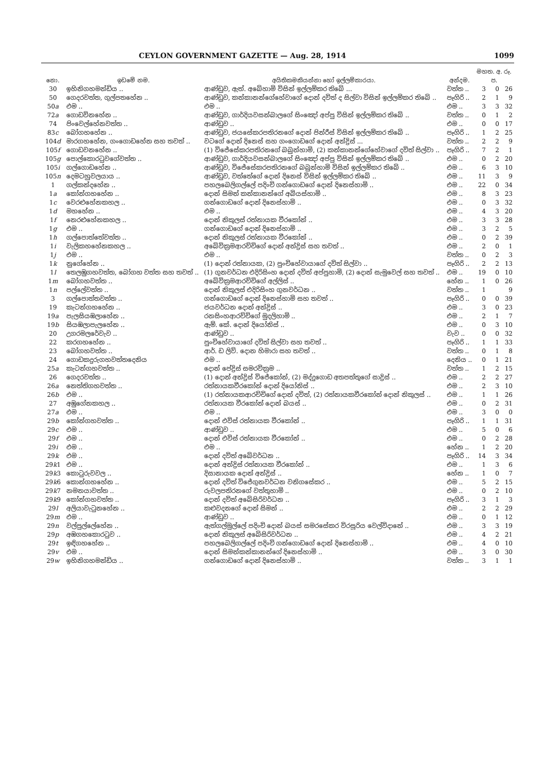CEYLON GOVERNMENT GAZETTE — Aug. 28, 1914 1099
| නො. | ඉඩමේ නම. | අයිතිකමකියන්නා හෝ ඉල්ලම්කාරයා. | අන්දම. | මහත. අ. රූ. ප. | | |
| --- | --- | --- | --- | --- | --- | --- |
| 30 | ඉහිනිගහමන්ඩිය .. | ආණ්ඩුව, ඇත්. අබේහාමි විසින් ඉල්ලම්කර තිබේ ... | වත්ත .. | 3 | 0 | 26 |
| 50 | ගෙදරවත්ත, ගුල්පතහේන .. | ආණ්ඩුව, කන්කානන්ගේහේවාගේ දොන් දවිත් ද සිල්වා විසින් ඉල්ලම්කර තිබේ .. | පෑගිරි .. | 2 | 1 | 9 |
| 50 a | එම .. | එම .. | එම .. | 3 | 3 | 32 |
| 72 a | ගොඩවිනහේන .. | ආණ්ඩුව, ගාර්දියවසන්බාලගේ සිංඤෝ අප්පු විසින් ඉල්ලම්කර තිබේ .. | වත්ත .. | 0 | 1 | 2 |
| 74 | පිංවෙල්හේනවත්ත .. | ආණ්ඩුව .. | එම .. | 0 | 0 | 17 |
| 83 c | බෝගහහේන .. | ආණ්ඩුව, ජයසේකරපතිරනගේ දොන් පින්රීස් විසින් ඉල්ලම්කර තිබේ .. | පෑගිරි .. | 1 | 2 | 25 |
| 104 d | මාරගහහේන, ගංගොඩහේන සහ තවත් .. | වටගේ දොන් දිනෙස් සහ ගංගොඩගේ දොන් අන්ද්‍රිස් ... | වත්ත .. | 2 | 2 | 9 |
| 105 f | ගොඩවනහේන .. | (1) විජේසේකරපතිරනගේ බබුන්හාමි, (2) කන්කානන්ගේහේවාගේ දවිත් සිල්වා .. | පෑගිරි .. | 7 | 2 | 1 |
| 105 g | පොල්කොරටුවගේවත්ත .. | ආණ්ඩුව, ගාර්දියවසන්බාලගේ සිංඤෝ අප්පු විසින් ඉල්ලම්කර තිබේ .. | එම .. | 0 | 2 | 20 |
| 105 i | ගල්ගොඩහේන .. | ආණ්ඩුව, විජේසේකරපතිරනගේ බබුන්හාමි විසින් ඉල්ලම්කර තිබේ .. | එම .. | 6 | 3 | 10 |
| 105 n | දෙමටහුවලයාය .. | ආණ්ඩුව, වත්තේගේ දොන් දිනෙස් විසින් ඉල්ලම්කර තිබේ .. | එම .. | 11 | 3 | 9 |
| 1 | ගල්කන්දහේන .. | පහලබෙලිගල්ලේ පදිංචි ගන්ගොඩගේ දොන් දිනෙස්හාමි .. | එම .. | 22 | 0 | 34 |
| 1 a | කෝන්ගහහේන .. | දොන් සිමන් කන්කානන්ගේ අබියස්හාමි .. | එම .. | 8 | 3 | 23 |
| 1 c | වෙරළුහේනකහල .. | ගන්ගොඩගේ දොන් දිනෙස්හාමි .. | එම .. | 0 | 3 | 32 |
| 1 d | මහහේන .. | එම .. | එම .. | 4 | 3 | 20 |
| 1 f | නෙරළුහේනකහල .. | දොන් නිකුලස් රත්නායක වීරකෝන් .. | එම .. | 3 | 3 | 28 |
| 1 g | එම .. | ගන්ගොඩගේ දොන් දිනෙස්හාමි .. | එම .. | 3 | 2 | 5 |
| 1 h | ගල්පොත්තේවත්ත .. | දොන් නිකුලස් රත්නායක වීරකෝන් .. | එම .. | 0 | 2 | 39 |
| 1 i | වැලිකහහේනකහල .. | අබේවික්‍රමආරච්චිගේ දොන් අන්ද්‍රිස් සහ තවත් .. | එම .. | 2 | 0 | 1 |
| 1 j | එම .. | එම .. | වත්ත .. | 0 | 2 | 3 |
| 1 k | නුගේහේන .. | (1) දොන් රත්නායක, (2) පුංචිහේවායාගේ දවිත් සිල්වා .. | පෑගිරි .. | 2 | 2 | 13 |
| 1 l | තෙලඹුගහවත්ත, බෝගහ වත්ත සහ තවත් .. | (1) ගුනවර්ධන එදිරිසිංහ දොන් දවිත් අප්පුහාමි, (2) දොන් සැමුවෙල් සහ තවත් .. | එම .. | 19 | 0 | 10 |
| 1 m | බෝගහවත්ත .. | අබේවික්‍රමආරච්චිගේ අල්ලිස් .. | හේන .. | 1 | 0 | 26 |
| 1 n | පල්ලේවත්ත .. | දොන් නිකුලස් එදිරිසිංහ ගුනවර්ධන .. | වත්ත .. | 1 | | 9 |
| 3 | ගල්පොත්තවත්ත .. | ගන්ගොඩගේ දොන් දිනෙස්හාමි සහ තවත් .. | පෑගිරි .. | 0 | 0 | 39 |
| 19 | කැටන්ගහහේන .. | ජයවර්ධන දොන් අන්ද්‍රිස් .. | එම .. | 3 | 0 | 23 |
| 19 a | පැලසියඹලාහේන .. | රනසිංහආරච්චිගේ මුදලිහාමි .. | එම .. | 2 | 1 | 7 |
| 19 b | සියඹලාපැලහේන .. | ඇම්. කේ. දොන් දියෝනිස් .. | එම .. | 0 | 3 | 10 |
| 20 | උගරමලරේවැව .. | ආණ්ඩුව .. | වැව .. | 0 | 0 | 32 |
| 22 | කරගහහේන .. | පුංචිහේවායාගේ දවිත් සිල්වා සහ තවත් .. | පෑගිරි .. | 1 | 1 | 33 |
| 23 | බෝගහවත්ත .. | ආර්. ඩ ලිව්. දොන හිමාරා සහ තවත් .. | වත්ත .. | 0 | 1 | 8 |
| 24 | ගොඩකදුරුගහවත්තදෙනිය | එම .. | දෙනිය .. | 0 | 1 | 21 |
| 25 a | කැටන්ගහවත්ත .. | දොන් පේද්‍රිස් සමරවික්‍රම .. | වත්ත .. | 1 | 2 | 15 |
| 26 | ගෙදරවත්ත .. | (1) දොන් අන්ද්‍රිස් විජේකෝන්, (2) මද්දුගොඩ අතපත්තුගේ සාද්‍රිස් .. | එම .. | 2 | 2 | 27 |
| 26 a | නෙත්තිගහවත්ත .. | රත්නායකවීරකෝන් දොන් දියෝනිස් .. | එම .. | 2 | 3 | 10 |
| 26 b | එම .. | (1) රත්නායකආරච්චිගේ දොන් දවිත්, (2) රත්නායකවීරකෝන් දොන් නිකුලස් .. | එම .. | 1 | 1 | 26 |
| 27 | අඹුගේනකහල .. | රත්නායක වීරකෝන් දොන් බයස් .. | එම .. | 0 | 2 | 31 |
| 27 a | එම .. | එම .. | එම .. | 3 | 0 | 0 |
| 29 b | කෝන්ගහවත්ත .. | දොන් එවිස් රත්නායක වීරකෝන් .. | පෑගිරි .. | 1 | 1 | 31 |
| 29 c | එම .. | ආණ්ඩුව .. | එම .. | 5 | 0 | 6 |
| 29 f | එම .. | දොන් එවිස් රත්නායක වීරකෝන් .. | එම .. | 0 | 2 | 28 |
| 29 i | එම .. | එම .. | හේන .. | 1 | 2 | 20 |
| 29 k | එම .. | දොන් දවිත් අබේවර්ධන .. | පෑගිරි .. | 14 | 3 | 34 |
| 29 k 1 | එම .. | දොන් අන්ද්‍රිස් රත්නායක වීරකෝන් .. | එම .. | 1 | 3 | 6 |
| 29 k 3 | කොටුරුවවල .. | දිසානායක දොන් අන්ද්‍රිස් .. | හේන .. | 1 | 0 | 7 |
| 29 k 6 | කොන්ගහහේන .. | දොන් දවිත් විජේගුනවර්ධන වනිගසේකර .. | එම .. | 5 | 2 | 15 |
| 29 k 7 | නමනයාවත්ත .. | රුවලපතිරනගේ වත්තුහාමි .. | එම .. | 0 | 2 | 10 |
| 29 k 9 | කෝන්ගහවත්ත .. | දොන් දවිත් අබේසිරිවර්ධන .. | පෑගිරි .. | 3 | 1 | 3 |
| 29 l | අලියාවැටුනහේන .. | කළුවදනගේ දොන් සිමන් .. | එම .. | 2 | 2 | 29 |
| 29 m | එම .. | ආණ්ඩුව .. | එම .. | 0 | 1 | 12 |
| 29 n | වල්පුල්ලේහේන .. | ඇත්ගල්මුල්ලේ පදිංචි දොන් බයස් සමරසේකර විරසූරිය වෙල්විදානේ .. | එම .. | 3 | 3 | 19 |
| 29 p | අඹගහකොරටුව .. | දොන් නිකුලස් අබේසිරිවර්ධන .. | එම .. | 4 | 2 | 21 |
| 29 t | ඉඳිගහහේන .. | පහලබෙලිගල්ලේ පදිංචි ගන්ගොඩගේ දොන් දිනෙස්හාමි .. | එම .. | 4 | 0 | 10 |
| 29 v | එම .. | දොන් සිමන්කන්කානන්ගේ දිනෙස්හාමි .. | එම .. | 3 | 0 | 30 |
| 29 w | ඉහිනිගහමන්ඩිය .. | ගන්ගොඩගේ දොන් දිනෙස්හාමි .. | වත්ත .. | 3 | 1 | 1 |